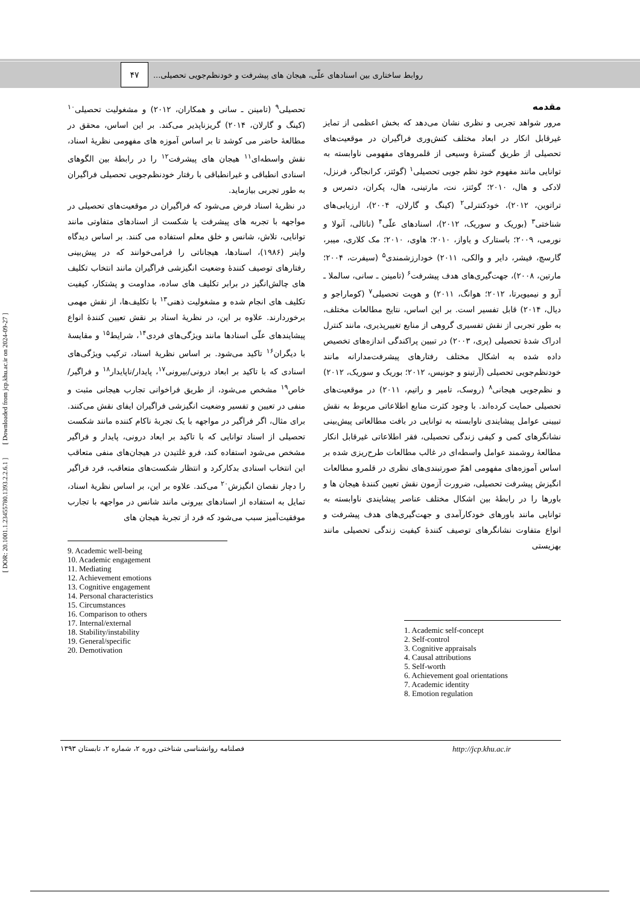روابط ساختاری بین اسنادهای علّی، هیجان های پیشرفت و خودنظم‌جویی تحصیلی... ۴۷
[ DOR: 20.1001.1.23455780.1393.2.2.6.1 ] [ Downloaded from jcp.khu.ac.ir on 2024-09-27 ]
مقدمه
مرور شواهد تجربی و نظری نشان می‌دهد که بخش اعظمی از تمایز غیرقابل انکار در ابعاد مختلف کنش‌وری فراگیران در موقعیت‌های تحصیلی از طریق گسترهٔ وسیعی از قلمروهای مفهومی ناوابسته به توانایی مانند مفهوم خود نظم جویی تحصیلی<sup>۱</sup> (گوئتز، کرانجاگر، فرنزل، لادکی و هال، ۲۰۱۰؛ گوئتز، نت، مارتینی، هال، پکران، دتمرس و تراتوین، ۲۰۱۲)، خودکنترلی<sup>۲</sup> (کینگ و گارلان، ۲۰۰۴)، ارزیابی‌های شناختی<sup>۳</sup> (بوریک و سوریک، ۲۰۱۲)، اسنادهای علّی<sup>۴</sup> (ناتالی، آنولا و نورمی، ۲۰۰۹؛ باستارک و یاواز، ۲۰۱۰؛ هاوی، ۲۰۱۰؛ مک کلاری، میبر، گارسچ، فیشر، دایر و والکی، ۲۰۱۱) خودارزشمندی<sup>۵</sup> (سیفرت، ۲۰۰۴؛ مارتین، ۲۰۰۸)، جهت‌گیری‌های هدف پیشرفت<sup>۶</sup> (تامینن ـ سانی، سالملا ـ آرو و نیمیویرتا، ۲۰۱۲؛ هوانگ، ۲۰۱۱) و هویت تحصیلی<sup>۷</sup> (کوماراجو و دیال، ۲۰۱۴) قابل تفسیر است. بر این اساس، نتایج مطالعات مختلف، به طور تجربی از نقش تفسیری گروهی از منابع تغییرپذیری، مانند کنترل ادراک شدهٔ تحصیلی (پری، ۲۰۰۳) در تبیین پراکندگی اندازه‌های تخصیص داده شده به اشکال مختلف رفتارهای پیشرفت‌مدارانه مانند خودنظم‌جویی تحصیلی (آرتینو و جونیس، ۲۰۱۲؛ بوریک و سوریک، ۲۰۱۲) و نظم‌جویی هیجانی<sup>۸</sup> (روسک، تامیر و راتیم، ۲۰۱۱) در موقعیت‌های تحصیلی حمایت کرده‌اند. با وجود کثرت منابع اطلاعاتی مربوط به نقش تبیینی عوامل پیشایندی ناوابسته به توانایی در بافت مطالعاتی پیش‌بینی نشانگرهای کمی و کیفی زندگی تحصیلی، فقر اطلاعاتی غیرقابل انکار مطالعهٔ روشمند عوامل واسطه‌ای در غالب مطالعات طرح‌ریزی شده بر اساس آموزه‌های مفهومی اهمّ صورتبندی‌های نظری در قلمرو مطالعات انگیزش پیشرفت تحصیلی، ضرورت آزمون نقش تعیین کنندهٔ هیجان ها و باورها را در رابطهٔ بین اشکال مختلف عناصر پیشایندی ناوابسته به توانایی مانند باورهای خودکارآمدی و جهت‌گیری‌های هدف پیشرفت و انواع متفاوت نشانگرهای توصیف کنندهٔ کیفیت زندگی تحصیلی مانند بهزیستی
1. Academic self-concept
2. Self-control
3. Cognitive appraisals
4. Causal attributions
5. Self-worth
6. Achievement goal orientations
7. Academic identity
8. Emotion regulation
تحصیلی<sup>۹</sup> (تامینن ـ سانی و همکاران، ۲۰۱۲) و مشغولیت تحصیلی<sup>۱۰</sup> (کینگ و گارلان، ۲۰۱۴) گریزناپذیر می‌کند. بر این اساس، محقق در مطالعهٔ حاضر می کوشد تا بر اساس آموزه های مفهومی نظریهٔ اسناد، نقش واسطه‌ای<sup>۱۱</sup> هیجان های پیشرفت<sup>۱۲</sup> را در رابطهٔ بین الگوهای اسنادی انطباقی و غیرانطباقی با رفتار خودنظم‌جویی تحصیلی فراگیران به طور تجربی بیازماید.
در نظریهٔ اسناد فرض می‌شود که فراگیران در موقعیت‌های تحصیلی در مواجهه با تجربه های پیشرفت یا شکست از اسنادهای متفاوتی مانند توانایی، تلاش، شانس و خلق معلم استفاده می کنند. بر اساس دیدگاه واینر (۱۹۸۶)، اسنادها، هیجاناتی را فرامی‌خوانند که در پیش‌بینی رفتارهای توصیف کنندهٔ وضعیت انگیزشی فراگیران مانند انتخاب تکلیف های چالش‌انگیز در برابر تکلیف های ساده، مداومت و پشتکار، کیفیت تکلیف های انجام شده و مشغولیت ذهنی<sup>۱۳</sup> با تکلیف‌ها، از نقش مهمی برخوردارند. علاوه بر این، در نظریهٔ اسناد بر نقش تعیین کنندهٔ انواع پیشایندهای علّی اسنادها مانند ویژگی‌های فردی<sup>۱۴</sup>، شرایط<sup>۱۵</sup> و مقایسهٔ با دیگران<sup>۱۶</sup> تاکید می‌شود. بر اساس نظریهٔ اسناد، ترکیب ویژگی‌های اسنادی که با تاکید بر ابعاد درونی/بیرونی<sup>۱۷</sup>، پایدار/ناپایدار<sup>۱۸</sup> و فراگیر/خاص<sup>۱۹</sup> مشخص می‌شود، از طریق فراخوانی تجارب هیجانی مثبت و منفی در تعیین و تفسیر وضعیت انگیزشی فراگیران ایفای نقش می‌کنند. برای مثال، اگر فراگیر در مواجهه با یک تجربهٔ ناکام کننده مانند شکست تحصیلی از اسناد توانایی که با تاکید بر ابعاد درونی، پایدار و فراگیر مشخص می‌شود استفاده کند، فرو غلتیدن در هیجان‌های منفی متعاقب این انتخاب اسنادی بدکارکرد و انتظار شکست‌های متعاقب، فرد فراگیر را دچار نقصان انگیزش<sup>۲۰</sup> می‌کند. علاوه بر این، بر اساس نظریهٔ اسناد، تمایل به استفاده از اسنادهای بیرونی مانند شانس در مواجهه با تجارب موفقیت‌آمیز سبب می‌شود که فرد از تجربهٔ هیجان های
9. Academic well-being
10. Academic engagement
11. Mediating
12. Achievement emotions
13. Cognitive engagement
14. Personal characteristics
15. Circumstances
16. Comparison to others
17. Internal/external
18. Stability/instability
19. General/specific
20. Demotivation
فصلنامه روانشناسی شناختی دوره ۲، شماره ۲، تابستان ۱۳۹۳ http://jcp.khu.ac.ir